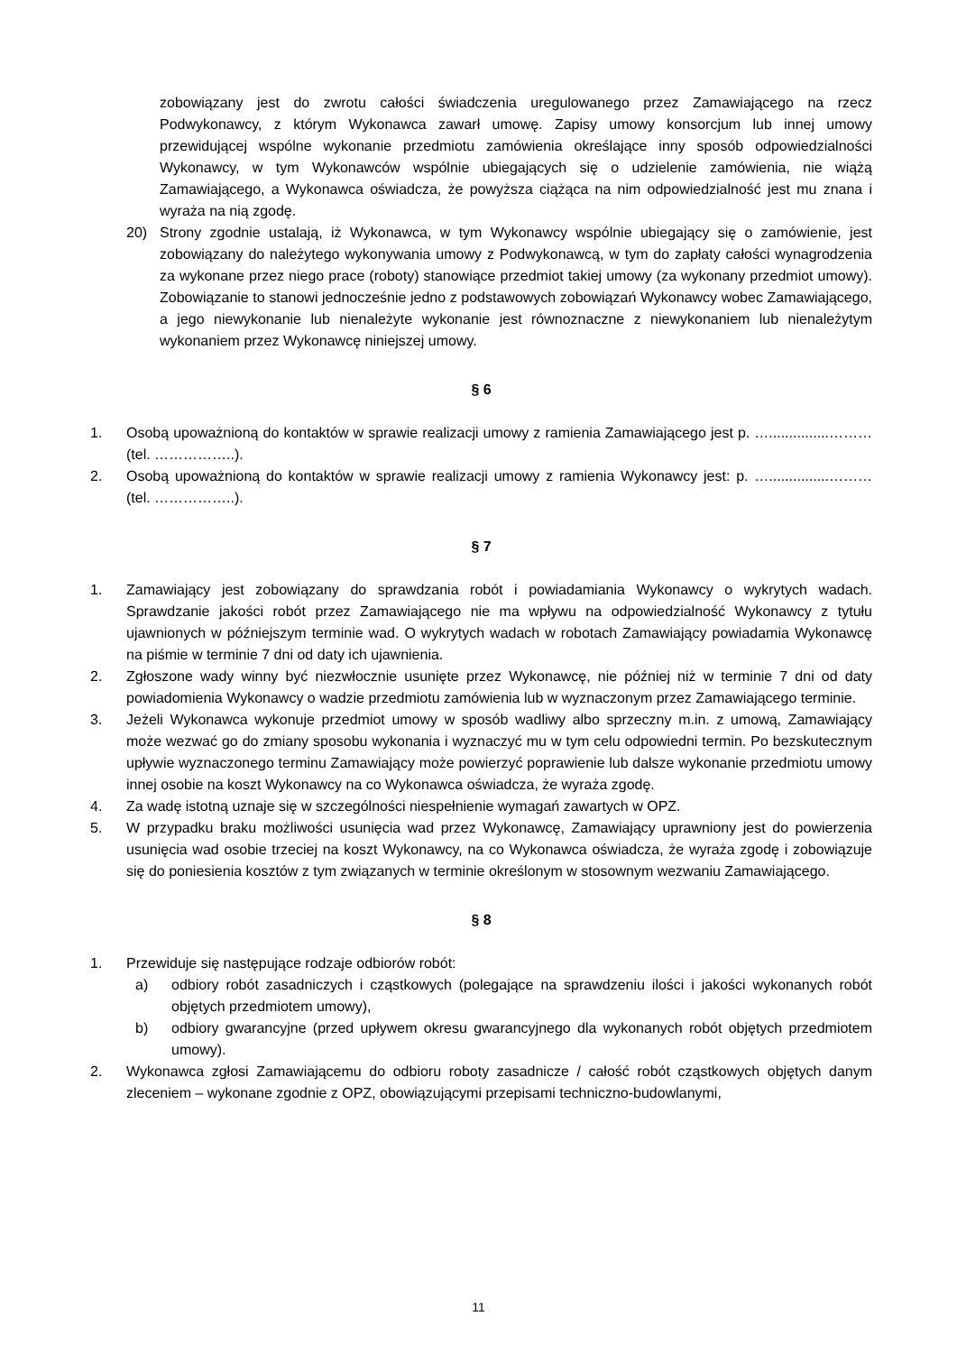zobowiązany jest do zwrotu całości świadczenia uregulowanego przez Zamawiającego na rzecz Podwykonawcy, z którym Wykonawca zawarł umowę. Zapisy umowy konsorcjum lub innej umowy przewidującej wspólne wykonanie przedmiotu zamówienia określające inny sposób odpowiedzialności Wykonawcy, w tym Wykonawców wspólnie ubiegających się o udzielenie zamówienia, nie wiążą Zamawiającego, a Wykonawca oświadcza, że powyższa ciążąca na nim odpowiedzialność jest mu znana i wyraża na nią zgodę.
20) Strony zgodnie ustalają, iż Wykonawca, w tym Wykonawcy wspólnie ubiegający się o zamówienie, jest zobowiązany do należytego wykonywania umowy z Podwykonawcą, w tym do zapłaty całości wynagrodzenia za wykonane przez niego prace (roboty) stanowiące przedmiot takiej umowy (za wykonany przedmiot umowy). Zobowiązanie to stanowi jednocześnie jedno z podstawowych zobowiązań Wykonawcy wobec Zamawiającego, a jego niewykonanie lub nienależyte wykonanie jest równoznaczne z niewykonaniem lub nienależytym wykonaniem przez Wykonawcę niniejszej umowy.
§ 6
1. Osobą upoważnioną do kontaktów w sprawie realizacji umowy z ramienia Zamawiającego jest p. …...............……… (tel. ……………..).
2. Osobą upoważnioną do kontaktów w sprawie realizacji umowy z ramienia Wykonawcy jest: p. …...............……… (tel. ……………..).
§ 7
1. Zamawiający jest zobowiązany do sprawdzania robót i powiadamiania Wykonawcy o wykrytych wadach. Sprawdzanie jakości robót przez Zamawiającego nie ma wpływu na odpowiedzialność Wykonawcy z tytułu ujawnionych w późniejszym terminie wad. O wykrytych wadach w robotach Zamawiający powiadamia Wykonawcę na piśmie w terminie 7 dni od daty ich ujawnienia.
2. Zgłoszone wady winny być niezwłocznie usunięte przez Wykonawcę, nie później niż w terminie 7 dni od daty powiadomienia Wykonawcy o wadzie przedmiotu zamówienia lub w wyznaczonym przez Zamawiającego terminie.
3. Jeżeli Wykonawca wykonuje przedmiot umowy w sposób wadliwy albo sprzeczny m.in. z umową, Zamawiający może wezwać go do zmiany sposobu wykonania i wyznaczyć mu w tym celu odpowiedni termin. Po bezskutecznym upływie wyznaczonego terminu Zamawiający może powierzyć poprawienie lub dalsze wykonanie przedmiotu umowy innej osobie na koszt Wykonawcy na co Wykonawca oświadcza, że wyraża zgodę.
4. Za wadę istotną uznaje się w szczególności niespełnienie wymagań zawartych w OPZ.
5. W przypadku braku możliwości usunięcia wad przez Wykonawcę, Zamawiający uprawniony jest do powierzenia usunięcia wad osobie trzeciej na koszt Wykonawcy, na co Wykonawca oświadcza, że wyraża zgodę i zobowiązuje się do poniesienia kosztów z tym związanych w terminie określonym w stosownym wezwaniu Zamawiającego.
§ 8
1. Przewiduje się następujące rodzaje odbiorów robót:
a) odbiory robót zasadniczych i cząstkowych (polegające na sprawdzeniu ilości i jakości wykonanych robót objętych przedmiotem umowy),
b) odbiory gwarancyjne (przed upływem okresu gwarancyjnego dla wykonanych robót objętych przedmiotem umowy).
2. Wykonawca zgłosi Zamawiającemu do odbioru roboty zasadnicze / całość robót cząstkowych objętych danym zleceniem – wykonane zgodnie z OPZ, obowiązującymi przepisami techniczno-budowlanymi,
11